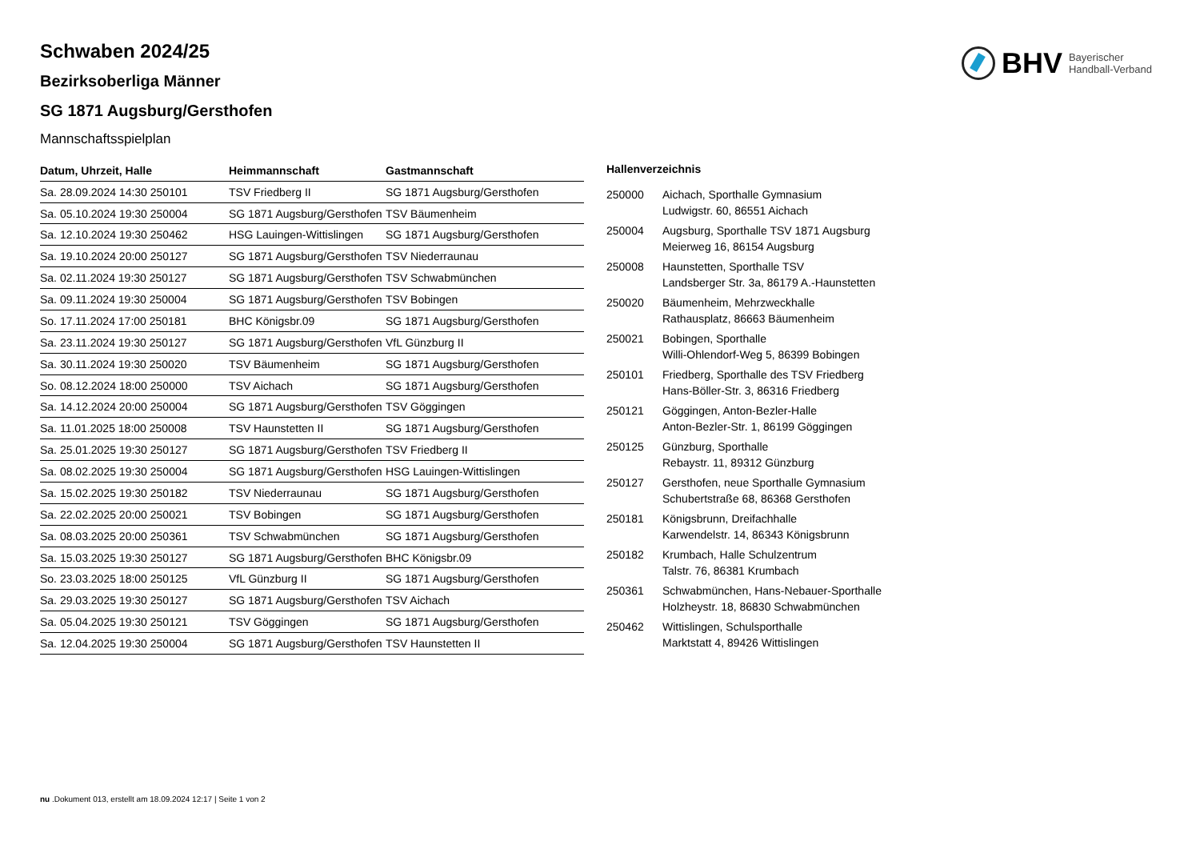BHV Bayerischer
Handball-Verband
Schwaben 2024/25
Bezirksoberliga Männer
SG 1871 Augsburg/Gersthofen
Mannschaftsspielplan
| Datum, Uhrzeit, Halle | Heimmannschaft | Gastmannschaft |
| --- | --- | --- |
| Sa. 28.09.2024 14:30 250101 | TSV Friedberg II | SG 1871 Augsburg/Gersthofen |
| Sa. 05.10.2024 19:30 250004 | SG 1871 Augsburg/Gersthofen | TSV Bäumenheim |
| Sa. 12.10.2024 19:30 250462 | HSG Lauingen-Wittislingen | SG 1871 Augsburg/Gersthofen |
| Sa. 19.10.2024 20:00 250127 | SG 1871 Augsburg/Gersthofen | TSV Niederraunau |
| Sa. 02.11.2024 19:30 250127 | SG 1871 Augsburg/Gersthofen | TSV Schwabmünchen |
| Sa. 09.11.2024 19:30 250004 | SG 1871 Augsburg/Gersthofen | TSV Bobingen |
| So. 17.11.2024 17:00 250181 | BHC Königsbr.09 | SG 1871 Augsburg/Gersthofen |
| Sa. 23.11.2024 19:30 250127 | SG 1871 Augsburg/Gersthofen | VfL Günzburg II |
| Sa. 30.11.2024 19:30 250020 | TSV Bäumenheim | SG 1871 Augsburg/Gersthofen |
| So. 08.12.2024 18:00 250000 | TSV Aichach | SG 1871 Augsburg/Gersthofen |
| Sa. 14.12.2024 20:00 250004 | SG 1871 Augsburg/Gersthofen | TSV Göggingen |
| Sa. 11.01.2025 18:00 250008 | TSV Haunstetten II | SG 1871 Augsburg/Gersthofen |
| Sa. 25.01.2025 19:30 250127 | SG 1871 Augsburg/Gersthofen | TSV Friedberg II |
| Sa. 08.02.2025 19:30 250004 | SG 1871 Augsburg/Gersthofen | HSG Lauingen-Wittislingen |
| Sa. 15.02.2025 19:30 250182 | TSV Niederraunau | SG 1871 Augsburg/Gersthofen |
| Sa. 22.02.2025 20:00 250021 | TSV Bobingen | SG 1871 Augsburg/Gersthofen |
| Sa. 08.03.2025 20:00 250361 | TSV Schwabmünchen | SG 1871 Augsburg/Gersthofen |
| Sa. 15.03.2025 19:30 250127 | SG 1871 Augsburg/Gersthofen | BHC Königsbr.09 |
| So. 23.03.2025 18:00 250125 | VfL Günzburg II | SG 1871 Augsburg/Gersthofen |
| Sa. 29.03.2025 19:30 250127 | SG 1871 Augsburg/Gersthofen | TSV Aichach |
| Sa. 05.04.2025 19:30 250121 | TSV Göggingen | SG 1871 Augsburg/Gersthofen |
| Sa. 12.04.2025 19:30 250004 | SG 1871 Augsburg/Gersthofen | TSV Haunstetten II |
Hallenverzeichnis
| 250000 | Aichach, Sporthalle Gymnasium Ludwigstr. 60, 86551 Aichach |
| 250004 | Augsburg, Sporthalle TSV 1871 Augsburg Meierweg 16, 86154 Augsburg |
| 250008 | Haunstetten, Sporthalle TSV Landsberger Str. 3a, 86179 A.-Haunstetten |
| 250020 | Bäumenheim, Mehrzweckhalle Rathausplatz, 86663 Bäumenheim |
| 250021 | Bobingen, Sporthalle Willi-Ohlendorf-Weg 5, 86399 Bobingen |
| 250101 | Friedberg, Sporthalle des TSV Friedberg Hans-Böller-Str. 3, 86316 Friedberg |
| 250121 | Göggingen, Anton-Bezler-Halle Anton-Bezler-Str. 1, 86199 Göggingen |
| 250125 | Günzburg, Sporthalle Rebaystr. 11, 89312 Günzburg |
| 250127 | Gersthofen, neue Sporthalle Gymnasium Schubertstraße 68, 86368 Gersthofen |
| 250181 | Königsbrunn, Dreifachhalle Karwendelstr. 14, 86343 Königsbrunn |
| 250182 | Krumbach, Halle Schulzentrum Talstr. 76, 86381 Krumbach |
| 250361 | Schwabmünchen, Hans-Nebauer-Sporthalle Holzheystr. 18, 86830 Schwabmünchen |
| 250462 | Wittislingen, Schulsporthalle Marktstatt 4, 89426 Wittislingen |
nu .Dokument 013, erstellt am 18.09.2024 12:17 | Seite 1 von 2